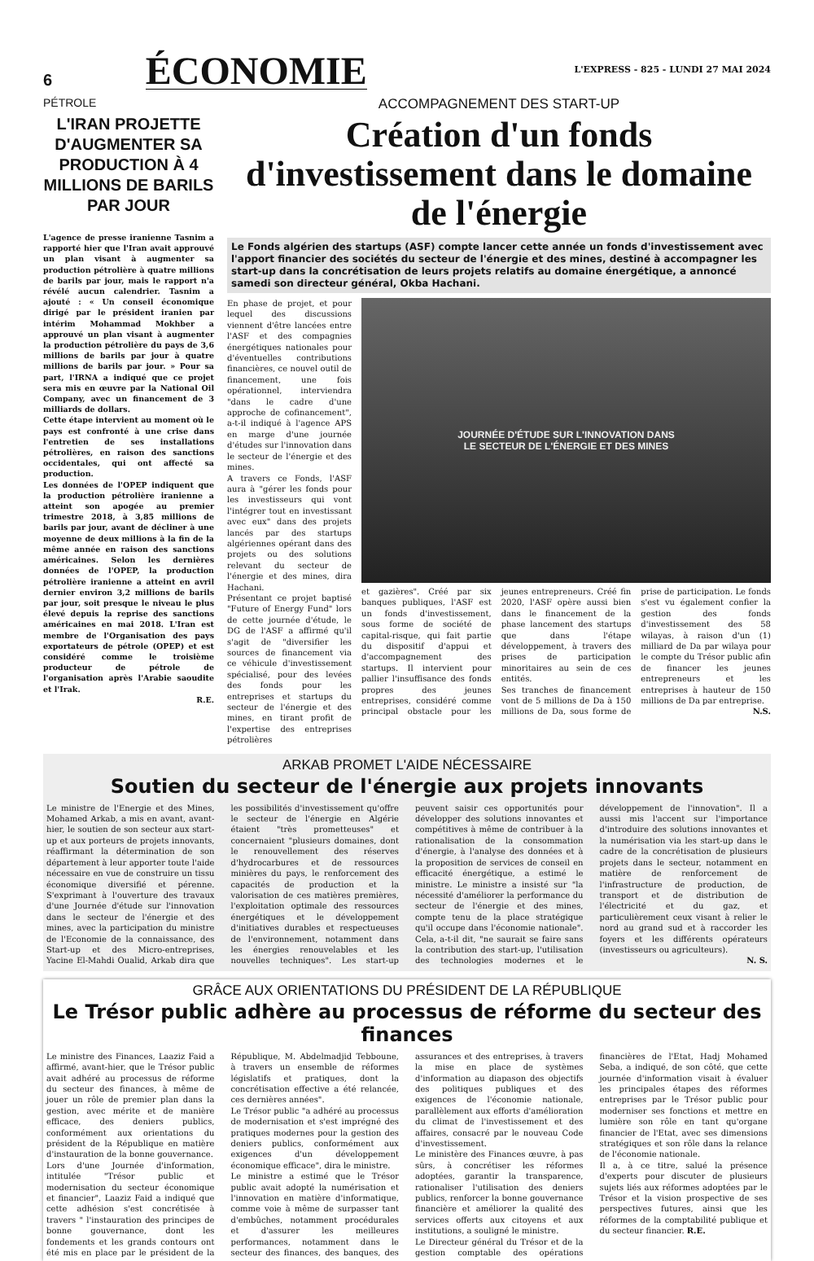6 ÉCONOMIE L'EXPRESS - 825 - LUNDI 27 MAI 2024
PÉTROLE
L'IRAN PROJETTE D'AUGMENTER SA PRODUCTION À 4 MILLIONS DE BARILS PAR JOUR
L'agence de presse iranienne Tasnim a rapporté hier que l'Iran avait approuvé un plan visant à augmenter sa production pétrolière à quatre millions de barils par jour, mais le rapport n'a révélé aucun calendrier. Tasnim a ajouté : « Un conseil économique dirigé par le président iranien par intérim Mohammad Mokhber a approuvé un plan visant à augmenter la production pétrolière du pays de 3,6 millions de barils par jour à quatre millions de barils par jour. » Pour sa part, l'IRNA a indiqué que ce projet sera mis en œuvre par la National Oil Company, avec un financement de 3 milliards de dollars.
Cette étape intervient au moment où le pays est confronté à une crise dans l'entretien de ses installations pétrolières, en raison des sanctions occidentales, qui ont affecté sa production.
Les données de l'OPEP indiquent que la production pétrolière iranienne a atteint son apogée au premier trimestre 2018, à 3,85 millions de barils par jour, avant de décliner à une moyenne de deux millions à la fin de la même année en raison des sanctions américaines. Selon les dernières données de l'OPEP, la production pétrolière iranienne a atteint en avril dernier environ 3,2 millions de barils par jour, soit presque le niveau le plus élevé depuis la reprise des sanctions américaines en mai 2018. L'Iran est membre de l'Organisation des pays exportateurs de pétrole (OPEP) et est considéré comme le troisième producteur de pétrole de l'organisation après l'Arabie saoudite et l'Irak.
R.E.
ACCOMPAGNEMENT DES START-UP
Création d'un fonds d'investissement dans le domaine de l'énergie
Le Fonds algérien des startups (ASF) compte lancer cette année un fonds d'investissement avec l'apport financier des sociétés du secteur de l'énergie et des mines, destiné à accompagner les start-up dans la concrétisation de leurs projets relatifs au domaine énergétique, a annoncé samedi son directeur général, Okba Hachani.
En phase de projet, et pour lequel des discussions viennent d'être lancées entre l'ASF et des compagnies énergétiques nationales pour d'éventuelles contributions financières, ce nouvel outil de financement, une fois opérationnel, interviendra "dans le cadre d'une approche de cofinancement", a-t-il indiqué à l'agence APS en marge d'une journée d'études sur l'innovation dans le secteur de l'énergie et des mines.
A travers ce Fonds, l'ASF aura à "gérer les fonds pour les investisseurs qui vont l'intégrer tout en investissant avec eux" dans des projets lancés par des startups algériennes opérant dans des projets ou des solutions relevant du secteur de l'énergie et des mines, dira Hachani.
Présentant ce projet baptisé "Future of Energy Fund" lors de cette journée d'étude, le DG de l'ASF a affirmé qu'il s'agit de "diversifier les sources de financement via ce véhicule d'investissement spécialisé, pour des levées des fonds pour les entreprises et startups du secteur de l'énergie et des mines, en tirant profit de l'expertise des entreprises pétrolières
JOURNÉE D'ÉTUDE SUR L'INNOVATION DANS
LE SECTEUR DE L'ÉNERGIE ET DES MINES
et gazières". Créé par six banques publiques, l'ASF est un fonds d'investissement, sous forme de société de capital-risque, qui fait partie du dispositif d'appui et d'accompagnement des startups. Il intervient pour pallier l'insuffisance des fonds propres des jeunes entreprises, considéré comme principal obstacle pour les jeunes entrepreneurs. Créé fin 2020, l'ASF opère aussi bien dans le financement de la phase lancement des startups que dans l'étape développement, à travers des prises de participation minoritaires au sein de ces entités.
Ses tranches de financement vont de 5 millions de Da à 150 millions de Da, sous forme de prise de participation. Le fonds s'est vu également confier la gestion des fonds d'investissement des 58 wilayas, à raison d'un (1) milliard de Da par wilaya pour le compte du Trésor public afin de financer les jeunes entrepreneurs et les entreprises à hauteur de 150 millions de Da par entreprise.
N.S.
ARKAB PROMET L'AIDE NÉCESSAIRE
Soutien du secteur de l'énergie aux projets innovants
Le ministre de l'Energie et des Mines, Mohamed Arkab, a mis en avant, avant-hier, le soutien de son secteur aux start-up et aux porteurs de projets innovants, réaffirmant la détermination de son département à leur apporter toute l'aide nécessaire en vue de construire un tissu économique diversifié et pérenne. S'exprimant à l'ouverture des travaux d'une Journée d'étude sur l'innovation dans le secteur de l'énergie et des mines, avec la participation du ministre de l'Economie de la connaissance, des Start-up et des Micro-entreprises, Yacine El-Mahdi Oualid, Arkab dira que les possibilités d'investissement qu'offre le secteur de l'énergie en Algérie étaient "très prometteuses" et concernaient "plusieurs domaines, dont le renouvellement des réserves d'hydrocarbures et de ressources minières du pays, le renforcement des capacités de production et la valorisation de ces matières premières, l'exploitation optimale des ressources énergétiques et le développement d'initiatives durables et respectueuses de l'environnement, notamment dans les énergies renouvelables et les nouvelles techniques". Les start-up peuvent saisir ces opportunités pour développer des solutions innovantes et compétitives à même de contribuer à la rationalisation de la consommation d'énergie, à l'analyse des données et à la proposition de services de conseil en efficacité énergétique, a estimé le ministre. Le ministre a insisté sur "la nécessité d'améliorer la performance du secteur de l'énergie et des mines, compte tenu de la place stratégique qu'il occupe dans l'économie nationale". Cela, a-t-il dit, "ne saurait se faire sans la contribution des start-up, l'utilisation des technologies modernes et le développement de l'innovation". Il a aussi mis l'accent sur l'importance d'introduire des solutions innovantes et la numérisation via les start-up dans le cadre de la concrétisation de plusieurs projets dans le secteur, notamment en matière de renforcement de l'infrastructure de production, de transport et de distribution de l'électricité et du gaz, et particulièrement ceux visant à relier le nord au grand sud et à raccorder les foyers et les différents opérateurs (investisseurs ou agriculteurs).
N. S.
GRÂCE AUX ORIENTATIONS DU PRÉSIDENT DE LA RÉPUBLIQUE
Le Trésor public adhère au processus de réforme du secteur des finances
Le ministre des Finances, Laaziz Faid a affirmé, avant-hier, que le Trésor public avait adhéré au processus de réforme du secteur des finances, à même de jouer un rôle de premier plan dans la gestion, avec mérite et de manière efficace, des deniers publics, conformément aux orientations du président de la République en matière d'instauration de la bonne gouvernance.
Lors d'une Journée d'information, intitulée "Trésor public et modernisation du secteur économique et financier", Laaziz Faid a indiqué que cette adhésion s'est concrétisée à travers " l'instauration des principes de bonne gouvernance, dont les fondements et les grands contours ont été mis en place par le président de la République, M. Abdelmadjid Tebboune, à travers un ensemble de réformes législatifs et pratiques, dont la concrétisation effective a été relancée, ces dernières années".
Le Trésor public "a adhéré au processus de modernisation et s'est imprégné des pratiques modernes pour la gestion des deniers publics, conformément aux exigences d'un développement économique efficace", dira le ministre.
Le ministre a estimé que le Trésor public avait adopté la numérisation et l'innovation en matière d'informatique, comme voie à même de surpasser tant d'embûches, notamment procédurales et d'assurer les meilleures performances, notamment dans le secteur des finances, des banques, des assurances et des entreprises, à travers la mise en place de systèmes d'information au diapason des objectifs des politiques publiques et des exigences de l'économie nationale, parallèlement aux efforts d'amélioration du climat de l'investissement et des affaires, consacré par le nouveau Code d'investissement.
Le ministère des Finances œuvre, à pas sûrs, à concrétiser les réformes adoptées, garantir la transparence, rationaliser l'utilisation des deniers publics, renforcer la bonne gouvernance financière et améliorer la qualité des services offerts aux citoyens et aux institutions, a souligné le ministre.
Le Directeur général du Trésor et de la gestion comptable des opérations financières de l'Etat, Hadj Mohamed Seba, a indiqué, de son côté, que cette journée d'information visait à évaluer les principales étapes des réformes entreprises par le Trésor public pour moderniser ses fonctions et mettre en lumière son rôle en tant qu'organe financier de l'Etat, avec ses dimensions stratégiques et son rôle dans la relance de l'économie nationale.
Il a, à ce titre, salué la présence d'experts pour discuter de plusieurs sujets liés aux réformes adoptées par le Trésor et la vision prospective de ses perspectives futures, ainsi que les réformes de la comptabilité publique et du secteur financier. R.E.